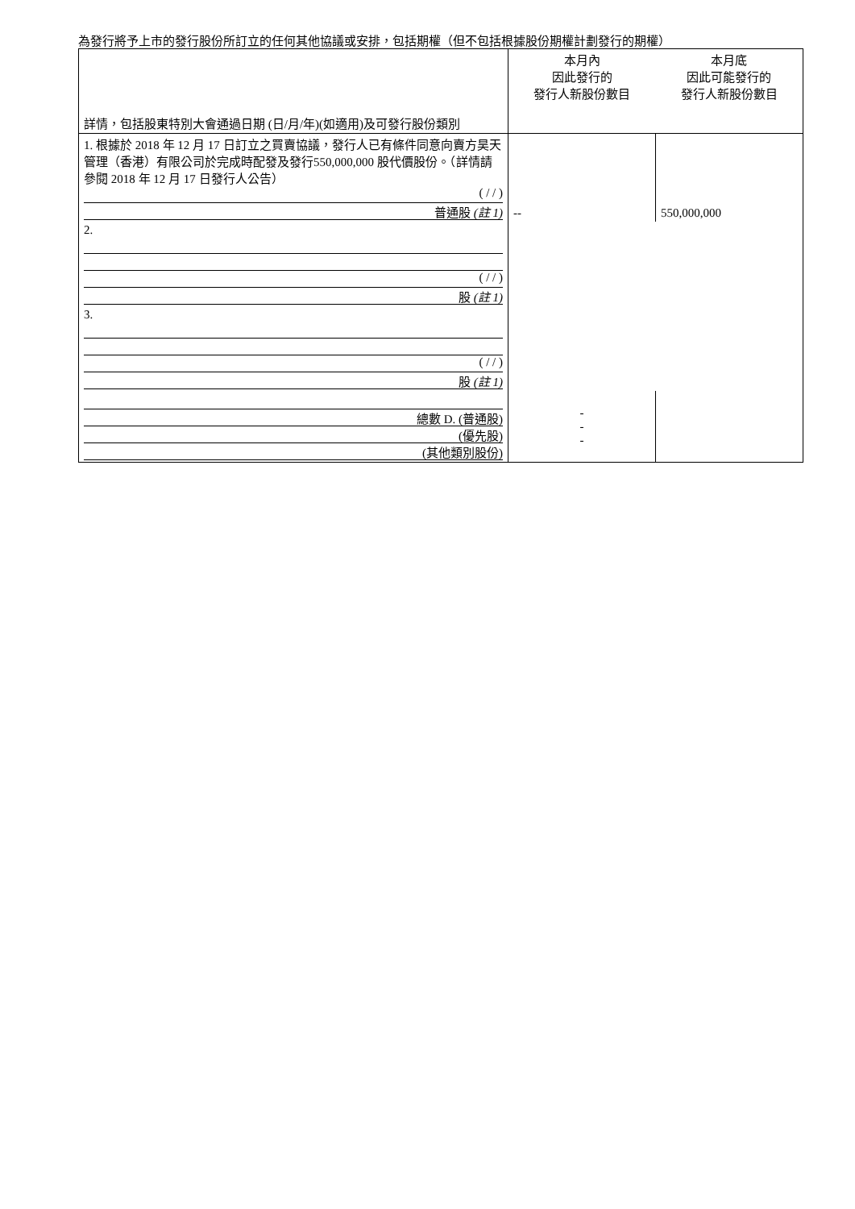為發行將予上市的發行股份所訂立的任何其他協議或安排，包括期權（但不包括根據股份期權計劃發行的期權）
| 詳情，包括股東特別大會通過日期 (日/月/年)(如適用)及可發行股份類別 | 本月內 因此發行的 發行人新股份數目 | 本月底 因此可能發行的 發行人新股份數目 |
| 1. 根據於 2018 年 12 月 17 日訂立之買賣協議，發行人已有條件同意向賣方昊天管理（香港）有限公司於完成時配發及發行550,000,000 股代價股份。（詳情請參閱 2018 年 12 月 17 日發行人公告） ( / / ) 普通股 (註 1) | -- | 550,000,000 |
| 2. ( / / ) 股 (註 1) | | |
| 3. ( / / ) 股 (註 1) | | |
| 總數 D. (普通股) (優先股) (其他類別股份) | - - - | |